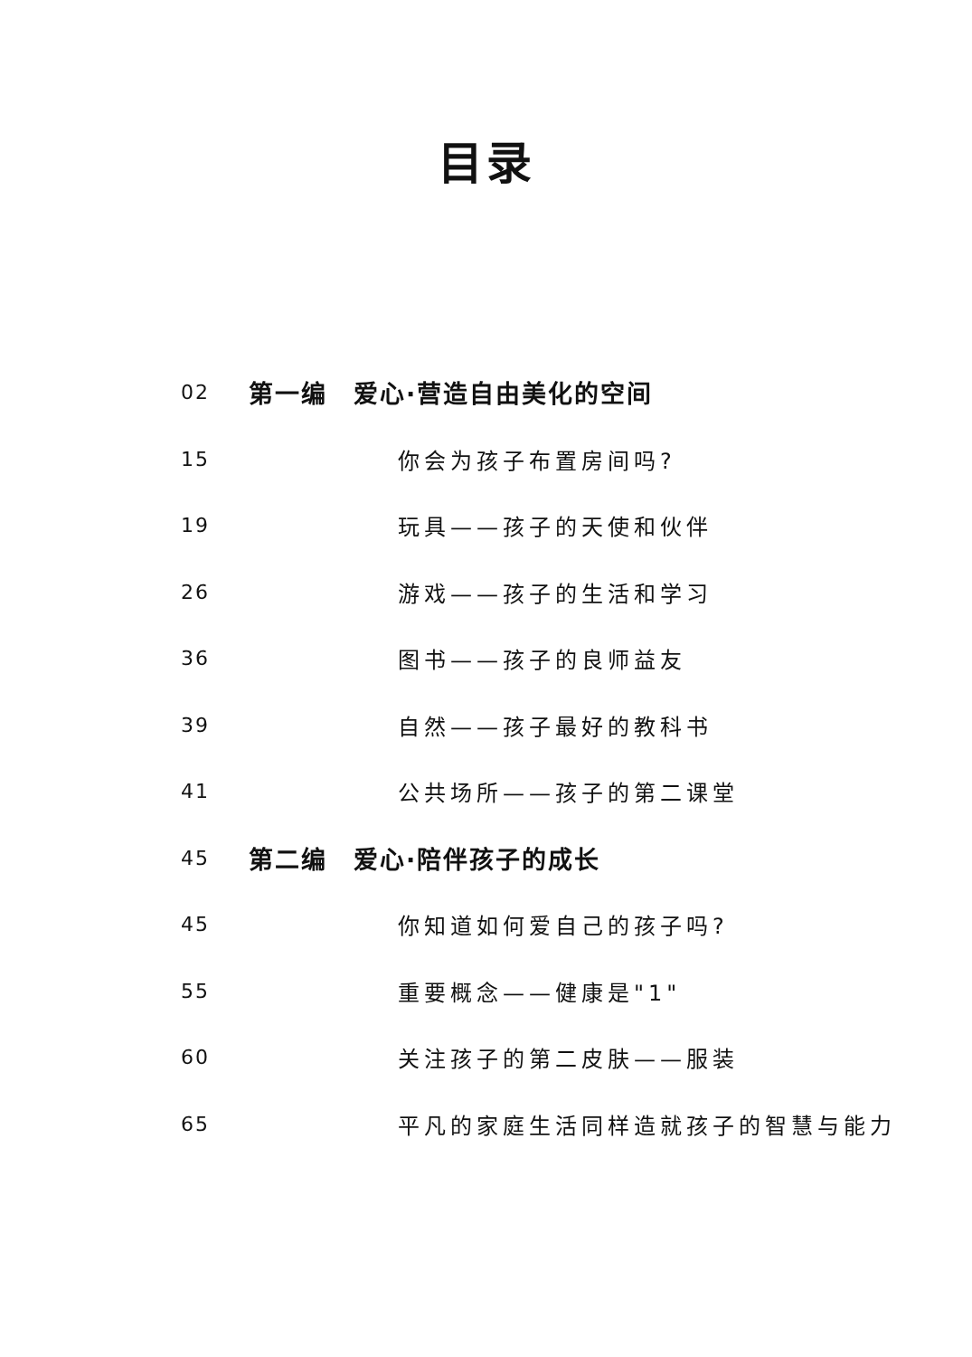目录
02 第一编　爱心·营造自由美化的空间
15 你会为孩子布置房间吗?
19 玩具——孩子的天使和伙伴
26 游戏——孩子的生活和学习
36 图书——孩子的良师益友
39 自然——孩子最好的教科书
41 公共场所——孩子的第二课堂
45 第二编　爱心·陪伴孩子的成长
45 你知道如何爱自己的孩子吗?
55 重要概念——健康是"1"
60 关注孩子的第二皮肤——服装
65 平凡的家庭生活同样造就孩子的智慧与能力